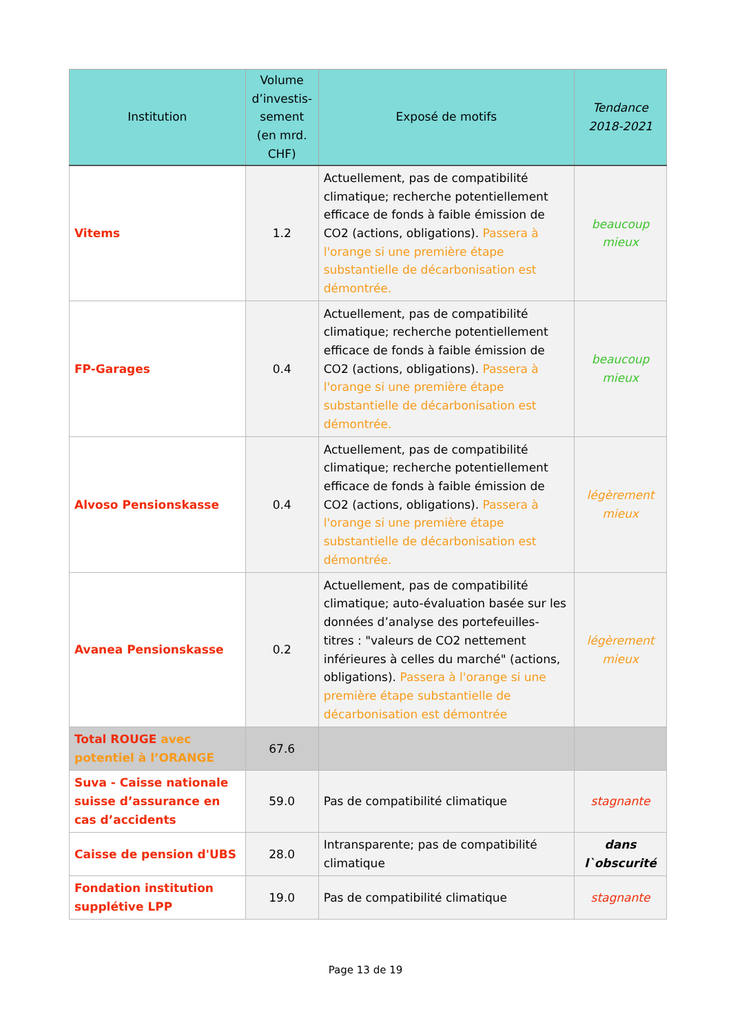| Institution | Volume d’investis-sement (en mrd. CHF) | Exposé de motifs | Tendance 2018-2021 |
| --- | --- | --- | --- |
| Vitems | 1.2 | Actuellement, pas de compatibilité climatique; recherche potentiellement efficace de fonds à faible émission de CO2 (actions, obligations). Passera à l'orange si une première étape substantielle de décarbonisation est démontrée. | beaucoup mieux |
| FP-Garages | 0.4 | Actuellement, pas de compatibilité climatique; recherche potentiellement efficace de fonds à faible émission de CO2 (actions, obligations). Passera à l'orange si une première étape substantielle de décarbonisation est démontrée. | beaucoup mieux |
| Alvoso Pensionskasse | 0.4 | Actuellement, pas de compatibilité climatique; recherche potentiellement efficace de fonds à faible émission de CO2 (actions, obligations). Passera à l'orange si une première étape substantielle de décarbonisation est démontrée. | légèrement mieux |
| Avanea Pensionskasse | 0.2 | Actuellement, pas de compatibilité climatique; auto-évaluation basée sur les données d’analyse des portefeuilles-titres : "valeurs de CO2 nettement inférieures à celles du marché" (actions, obligations). Passera à l'orange si une première étape substantielle de décarbonisation est démontrée | légèrement mieux |
| Total ROUGE avec potentiel à l’ORANGE | 67.6 | | |
| Suva - Caisse nationale suisse d’assurance en cas d’accidents | 59.0 | Pas de compatibilité climatique | stagnante |
| Caisse de pension d'UBS | 28.0 | Intransparente; pas de compatibilité climatique | dans l`obscurité |
| Fondation institution supplétive LPP | 19.0 | Pas de compatibilité climatique | stagnante |
Page 13 de 19